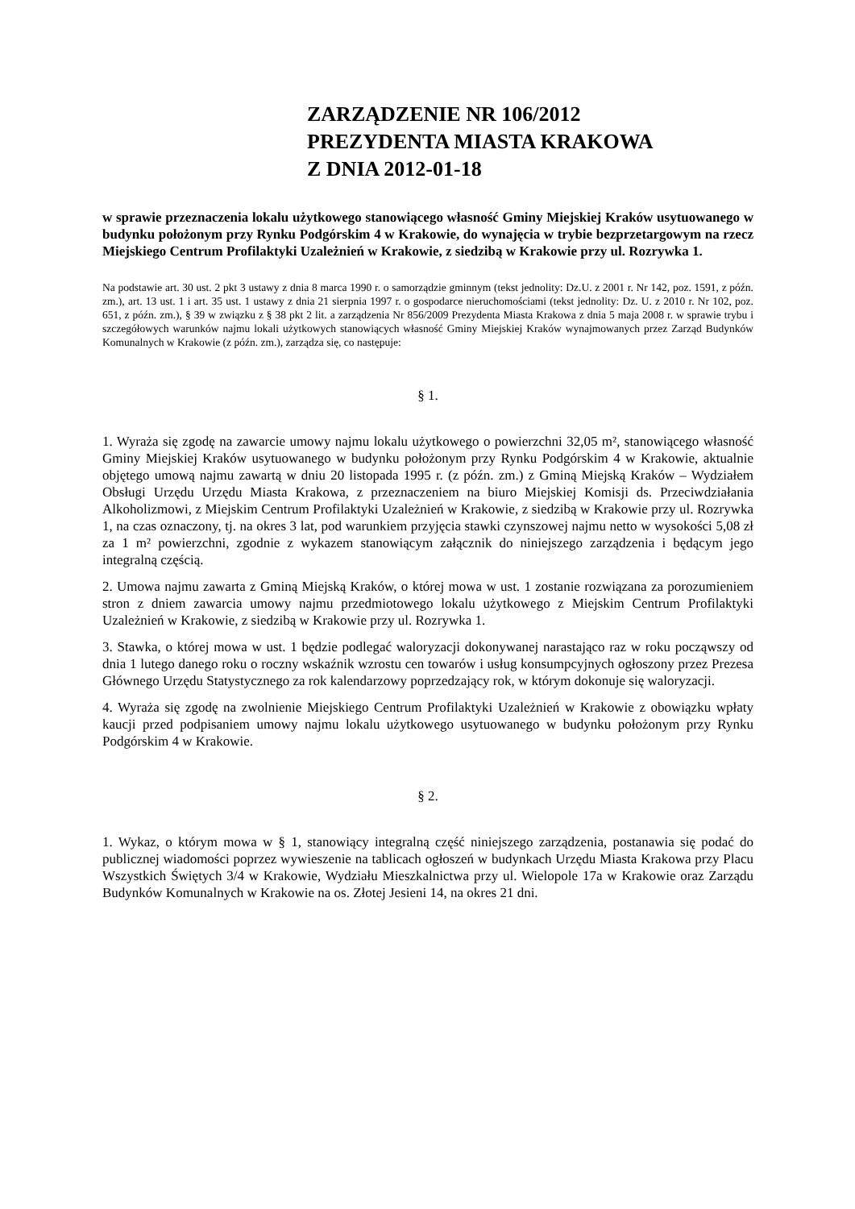ZARZĄDZENIE NR 106/2012
PREZYDENTA MIASTA KRAKOWA
Z DNIA 2012-01-18
w sprawie przeznaczenia lokalu użytkowego stanowiącego własność Gminy Miejskiej Kraków usytuowanego w budynku położonym przy Rynku Podgórskim 4 w Krakowie, do wynajęcia w trybie bezprzetargowym na rzecz Miejskiego Centrum Profilaktyki Uzależnień w Krakowie, z siedzibą w Krakowie przy ul. Rozrywka 1.
Na podstawie art. 30 ust. 2 pkt 3 ustawy z dnia 8 marca 1990 r. o samorządzie gminnym (tekst jednolity: Dz.U. z 2001 r. Nr 142, poz. 1591, z późn. zm.), art. 13 ust. 1 i art. 35 ust. 1 ustawy z dnia 21 sierpnia 1997 r. o gospodarce nieruchomościami (tekst jednolity: Dz. U. z 2010 r. Nr 102, poz. 651, z późn. zm.), § 39 w związku z § 38 pkt 2 lit. a zarządzenia Nr 856/2009 Prezydenta Miasta Krakowa z dnia 5 maja 2008 r. w sprawie trybu i szczegółowych warunków najmu lokali użytkowych stanowiących własność Gminy Miejskiej Kraków wynajmowanych przez Zarząd Budynków Komunalnych w Krakowie (z późn. zm.), zarządza się, co następuje:
§ 1.
1. Wyraża się zgodę na zawarcie umowy najmu lokalu użytkowego o powierzchni 32,05 m², stanowiącego własność Gminy Miejskiej Kraków usytuowanego w budynku położonym przy Rynku Podgórskim 4 w Krakowie, aktualnie objętego umową najmu zawartą w dniu 20 listopada 1995 r. (z późn. zm.) z Gminą Miejską Kraków – Wydziałem Obsługi Urzędu Urzędu Miasta Krakowa, z przeznaczeniem na biuro Miejskiej Komisji ds. Przeciwdziałania Alkoholizmowi, z Miejskim Centrum Profilaktyki Uzależnień w Krakowie, z siedzibą w Krakowie przy ul. Rozrywka 1, na czas oznaczony, tj. na okres 3 lat, pod warunkiem przyjęcia stawki czynszowej najmu netto w wysokości 5,08 zł za 1 m² powierzchni, zgodnie z wykazem stanowiącym załącznik do niniejszego zarządzenia i będącym jego integralną częścią.
2. Umowa najmu zawarta z Gminą Miejską Kraków, o której mowa w ust. 1 zostanie rozwiązana za porozumieniem stron z dniem zawarcia umowy najmu przedmiotowego lokalu użytkowego z Miejskim Centrum Profilaktyki Uzależnień w Krakowie, z siedzibą w Krakowie przy ul. Rozrywka 1.
3. Stawka, o której mowa w ust. 1 będzie podlegać waloryzacji dokonywanej narastająco raz w roku począwszy od dnia 1 lutego danego roku o roczny wskaźnik wzrostu cen towarów i usług konsumpcyjnych ogłoszony przez Prezesa Głównego Urzędu Statystycznego za rok kalendarzowy poprzedzający rok, w którym dokonuje się waloryzacji.
4. Wyraża się zgodę na zwolnienie Miejskiego Centrum Profilaktyki Uzależnień w Krakowie z obowiązku wpłaty kaucji przed podpisaniem umowy najmu lokalu użytkowego usytuowanego w budynku położonym przy Rynku Podgórskim 4 w Krakowie.
§ 2.
1. Wykaz, o którym mowa w § 1, stanowiący integralną część niniejszego zarządzenia, postanawia się podać do publicznej wiadomości poprzez wywieszenie na tablicach ogłoszeń w budynkach Urzędu Miasta Krakowa przy Placu Wszystkich Świętych 3/4 w Krakowie, Wydziału Mieszkalnictwa przy ul. Wielopole 17a w Krakowie oraz Zarządu Budynków Komunalnych w Krakowie na os. Złotej Jesieni 14, na okres 21 dni.